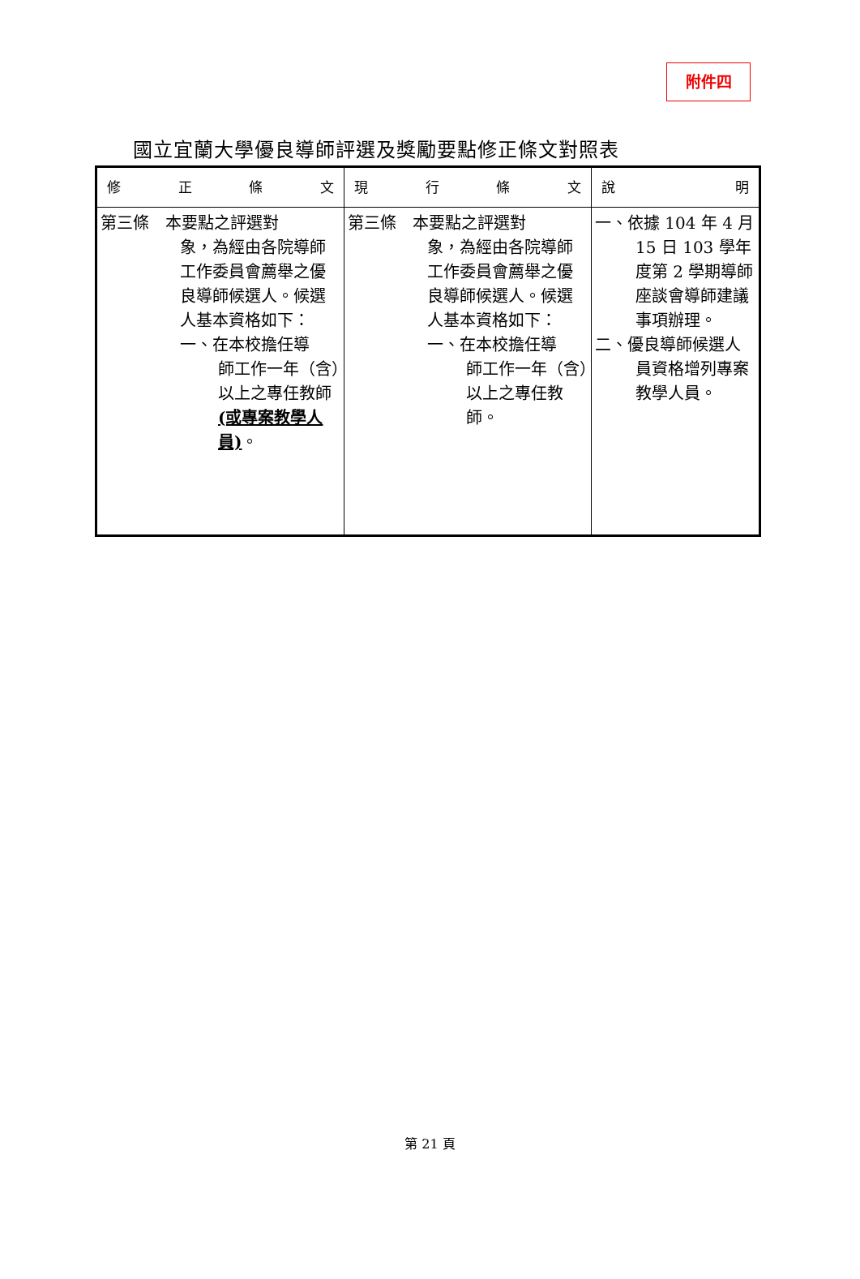附件四
國立宜蘭大學優良導師評選及獎勵要點修正條文對照表
| 修 正 條 文 | 現 行 條 文 | 說 明 |
| --- | --- | --- |
| 第三條 本要點之評選對 象，為經由各院導師工作委員會薦舉之優良導師候選人。候選人基本資格如下： 一、在本校擔任導 師工作一年（含）以上之專任教師 (或專案教學人員) 。 | 第三條 本要點之評選對 象，為經由各院導師工作委員會薦舉之優良導師候選人。候選人基本資格如下： 一、在本校擔任導 師工作一年（含）以上之專任教師。 | 一、依據 104 年 4 月 15 日 103 學年度第 2 學期導師座談會導師建議事項辦理。 二、優良導師候選人員資格增列專案教學人員。 |
第 21 頁